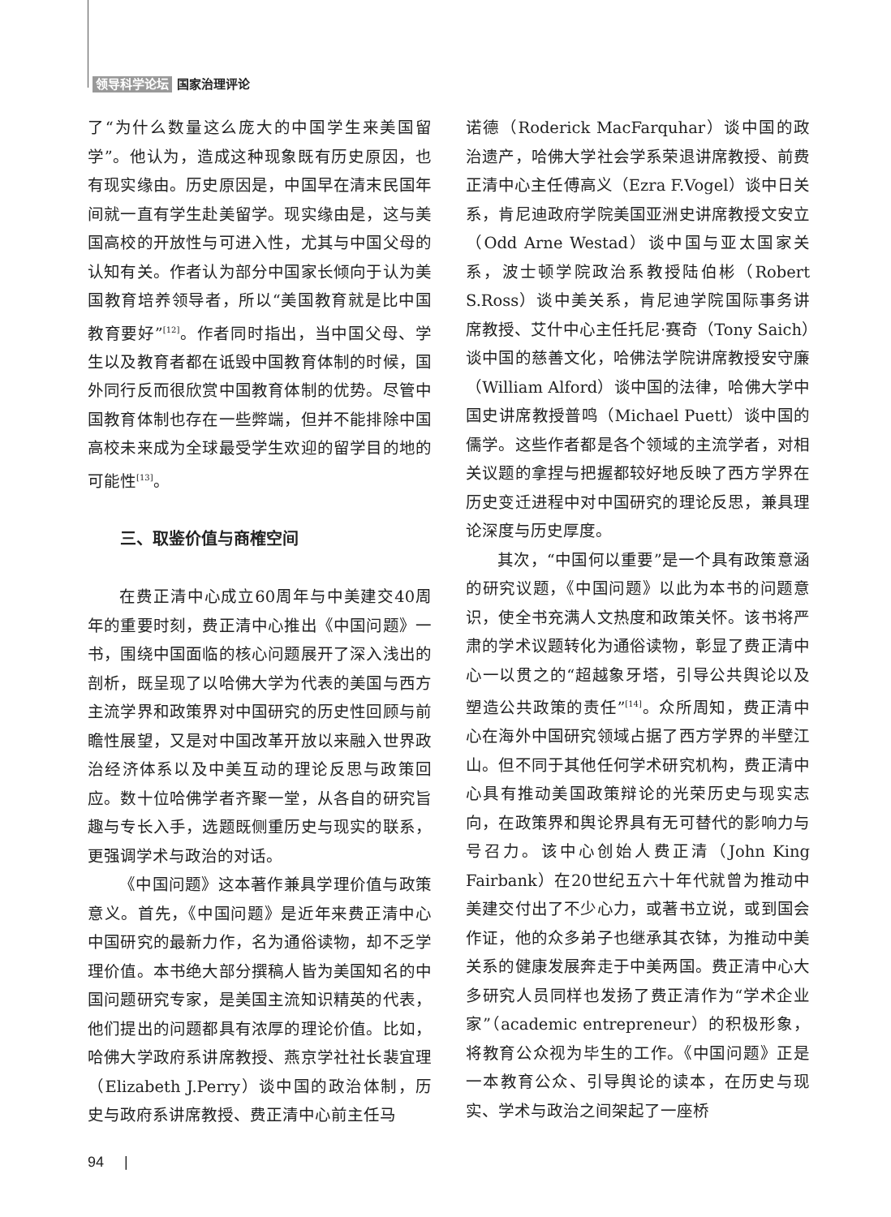领导科学论坛 国家治理评论
了“为什么数量这么庞大的中国学生来美国留学”。他认为，造成这种现象既有历史原因，也有现实缘由。历史原因是，中国早在清末民国年间就一直有学生赴美留学。现实缘由是，这与美国高校的开放性与可进入性，尤其与中国父母的认知有关。作者认为部分中国家长倾向于认为美国教育培养领导者，所以“美国教育就是比中国教育要好”<sup>[12]</sup>。作者同时指出，当中国父母、学生以及教育者都在诋毁中国教育体制的时候，国外同行反而很欣赏中国教育体制的优势。尽管中国教育体制也存在一些弊端，但并不能排除中国高校未来成为全球最受学生欢迎的留学目的地的可能性<sup>[13]</sup>。
三、取鉴价值与商榷空间
在费正清中心成立60周年与中美建交40周年的重要时刻，费正清中心推出《中国问题》一书，围绕中国面临的核心问题展开了深入浅出的剖析，既呈现了以哈佛大学为代表的美国与西方主流学界和政策界对中国研究的历史性回顾与前瞻性展望，又是对中国改革开放以来融入世界政治经济体系以及中美互动的理论反思与政策回应。数十位哈佛学者齐聚一堂，从各自的研究旨趣与专长入手，选题既侧重历史与现实的联系，更强调学术与政治的对话。
《中国问题》这本著作兼具学理价值与政策意义。首先，《中国问题》是近年来费正清中心中国研究的最新力作，名为通俗读物，却不乏学理价值。本书绝大部分撰稿人皆为美国知名的中国问题研究专家，是美国主流知识精英的代表，他们提出的问题都具有浓厚的理论价值。比如，哈佛大学政府系讲席教授、燕京学社社长裴宜理（Elizabeth J.Perry）谈中国的政治体制，历史与政府系讲席教授、费正清中心前主任马
诺德（Roderick MacFarquhar）谈中国的政治遗产，哈佛大学社会学系荣退讲席教授、前费正清中心主任傅高义（Ezra F.Vogel）谈中日关系，肯尼迪政府学院美国亚洲史讲席教授文安立（Odd Arne Westad）谈中国与亚太国家关系，波士顿学院政治系教授陆伯彬（Robert S.Ross）谈中美关系，肯尼迪学院国际事务讲席教授、艾什中心主任托尼·赛奇（Tony Saich）谈中国的慈善文化，哈佛法学院讲席教授安守廉（William Alford）谈中国的法律，哈佛大学中国史讲席教授普鸣（Michael Puett）谈中国的儒学。这些作者都是各个领域的主流学者，对相关议题的拿捏与把握都较好地反映了西方学界在历史变迁进程中对中国研究的理论反思，兼具理论深度与历史厚度。
其次，“中国何以重要”是一个具有政策意涵的研究议题，《中国问题》以此为本书的问题意识，使全书充满人文热度和政策关怀。该书将严肃的学术议题转化为通俗读物，彰显了费正清中心一以贯之的“超越象牙塔，引导公共舆论以及塑造公共政策的责任”<sup>[14]</sup>。众所周知，费正清中心在海外中国研究领域占据了西方学界的半壁江山。但不同于其他任何学术研究机构，费正清中心具有推动美国政策辩论的光荣历史与现实志向，在政策界和舆论界具有无可替代的影响力与号召力。该中心创始人费正清（John King Fairbank）在20世纪五六十年代就曾为推动中美建交付出了不少心力，或著书立说，或到国会作证，他的众多弟子也继承其衣钵，为推动中美关系的健康发展奔走于中美两国。费正清中心大多研究人员同样也发扬了费正清作为“学术企业家”（academic entrepreneur）的积极形象，将教育公众视为毕生的工作。《中国问题》正是一本教育公众、引导舆论的读本，在历史与现实、学术与政治之间架起了一座桥
94 |